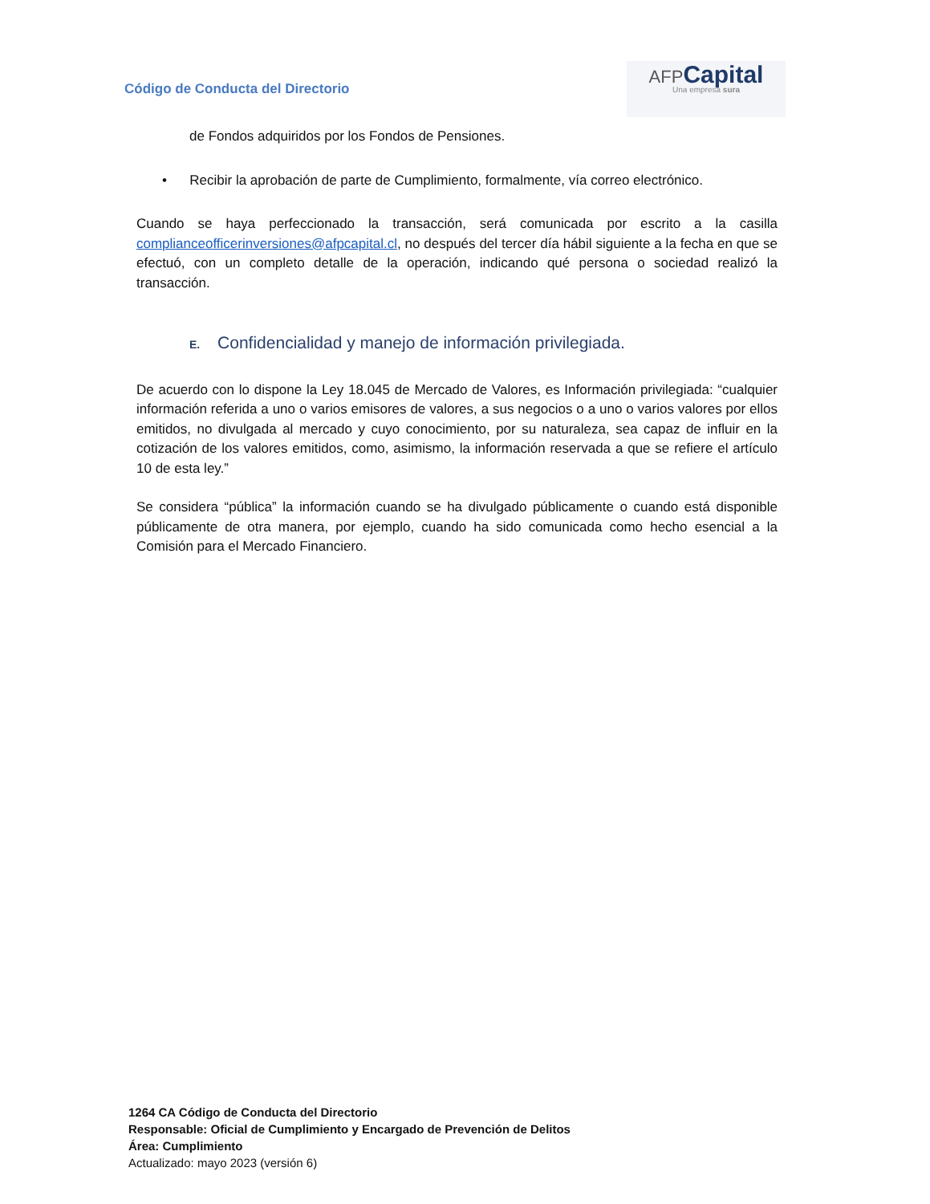Código de Conducta del Directorio
AFP Capital
Una empresa sura
de Fondos adquiridos por los Fondos de Pensiones.
• Recibir la aprobación de parte de Cumplimiento, formalmente, vía correo electrónico.
Cuando se haya perfeccionado la transacción, será comunicada por escrito a la casilla complianceofficerinversiones@afpcapital.cl, no después del tercer día hábil siguiente a la fecha en que se efectuó, con un completo detalle de la operación, indicando qué persona o sociedad realizó la transacción.
E. Confidencialidad y manejo de información privilegiada.
De acuerdo con lo dispone la Ley 18.045 de Mercado de Valores, es Información privilegiada: “cualquier información referida a uno o varios emisores de valores, a sus negocios o a uno o varios valores por ellos emitidos, no divulgada al mercado y cuyo conocimiento, por su naturaleza, sea capaz de influir en la cotización de los valores emitidos, como, asimismo, la información reservada a que se refiere el artículo 10 de esta ley.”
Se considera “pública” la información cuando se ha divulgado públicamente o cuando está disponible públicamente de otra manera, por ejemplo, cuando ha sido comunicada como hecho esencial a la Comisión para el Mercado Financiero.
1264 CA Código de Conducta del Directorio
Responsable: Oficial de Cumplimiento y Encargado de Prevención de Delitos
Área: Cumplimiento
Actualizado: mayo 2023 (versión 6)